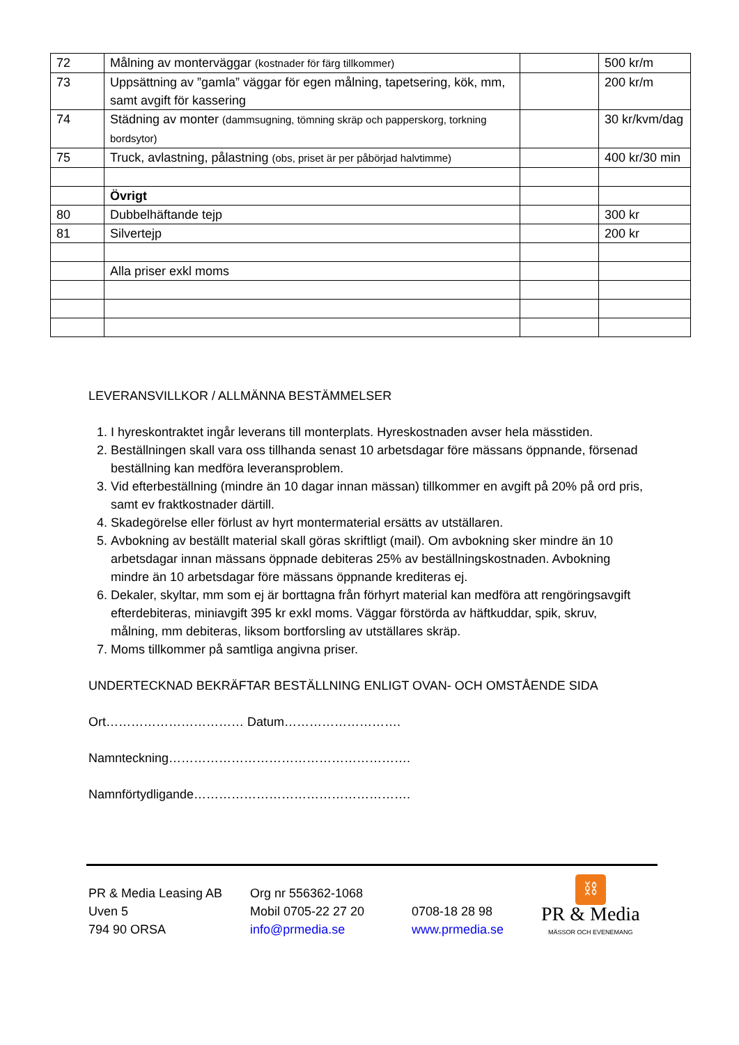| 72 | Målning av monterväggar (kostnader för färg tillkommer) | | 500 kr/m |
| 73 | Uppsättning av ”gamla” väggar för egen målning, tapetsering, kök, mm, samt avgift för kassering | | 200 kr/m |
| 74 | Städning av monter (dammsugning, tömning skräp och papperskorg, torkning bordsytor) | | 30 kr/kvm/dag |
| 75 | Truck, avlastning, pålastning (obs, priset är per påbörjad halvtimme) | | 400 kr/30 min |
| | Övrigt | | |
| 80 | Dubbelhäftande tejp | | 300 kr |
| 81 | Silvertejp | | 200 kr |
| | Alla priser exkl moms | | |
LEVERANSVILLKOR / ALLMÄNNA BESTÄMMELSER
1. I hyreskontraktet ingår leverans till monterplats. Hyreskostnaden avser hela mässtiden.
2. Beställningen skall vara oss tillhanda senast 10 arbetsdagar före mässans öppnande, försenad beställning kan medföra leveransproblem.
3. Vid efterbeställning (mindre än 10 dagar innan mässan) tillkommer en avgift på 20% på ord pris, samt ev fraktkostnader därtill.
4. Skadegörelse eller förlust av hyrt montermaterial ersätts av utställaren.
5. Avbokning av beställt material skall göras skriftligt (mail). Om avbokning sker mindre än 10 arbetsdagar innan mässans öppnade debiteras 25% av beställningskostnaden. Avbokning mindre än 10 arbetsdagar före mässans öppnande krediteras ej.
6. Dekaler, skyltar, mm som ej är borttagna från förhyrt material kan medföra att rengöringsavgift efterdebiteras, miniavgift 395 kr exkl moms. Väggar förstörda av häftkuddar, spik, skruv, målning, mm debiteras, liksom bortforsling av utställares skräp.
7. Moms tillkommer på samtliga angivna priser.
UNDERTECKNAD BEKRÄFTAR BESTÄLLNING ENLIGT OVAN- OCH OMSTÅENDE SIDA
Ort…………………………… Datum……………………….
Namnteckning………………………………………………….
Namnförtydligande…………………………………………….
PR & Media Leasing AB
Uven 5
794 90 ORSA
Org nr 556362-1068
Mobil 0705-22 27 20
info@prmedia.se
0708-18 28 98
www.prmedia.se
⛓
PR & Media
MÄSSOR OCH EVENEMANG